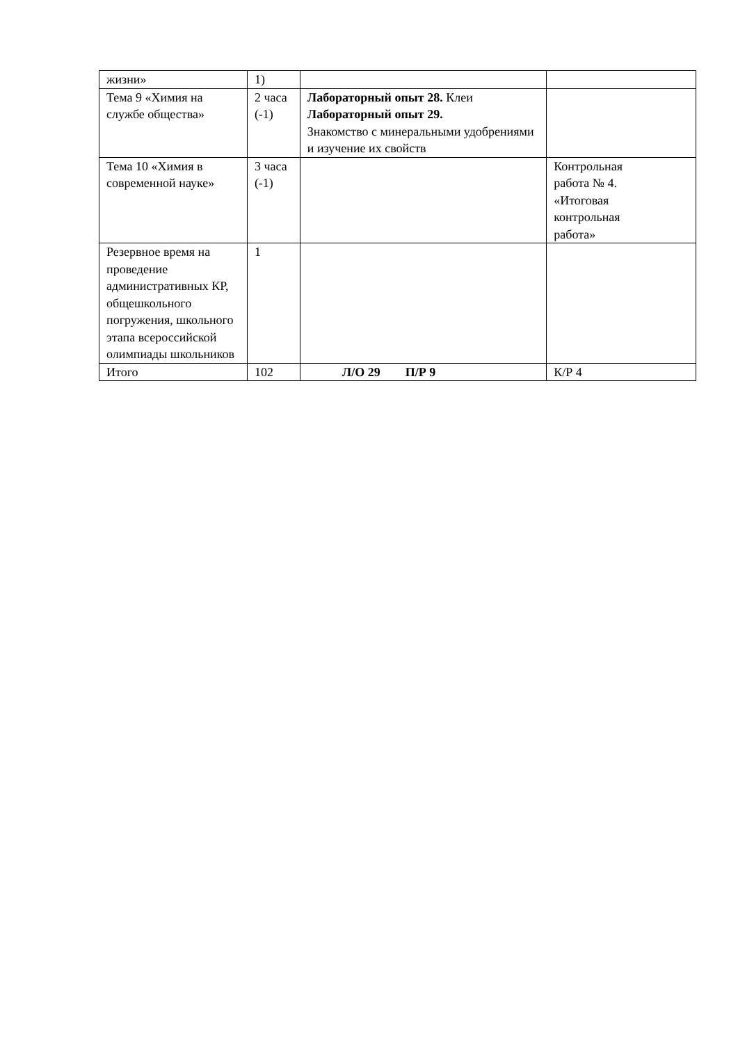| жизни» | 1) | | |
| Тема 9 «Химия на службе общества» | 2 часа (-1) | Лабораторный опыт 28. Клеи Лабораторный опыт 29. Знакомство с минеральными удобрениями и изучение их свойств | |
| Тема 10 «Химия в современной науке» | 3 часа (-1) | | Контрольная работа № 4. «Итоговая контрольная работа» |
| Резервное время на проведение административных КР, общешкольного погружения, школьного этапа всероссийской олимпиады школьников | 1 | | |
| Итого | 102 | Л/О 29 П/Р 9 | К/Р 4 |